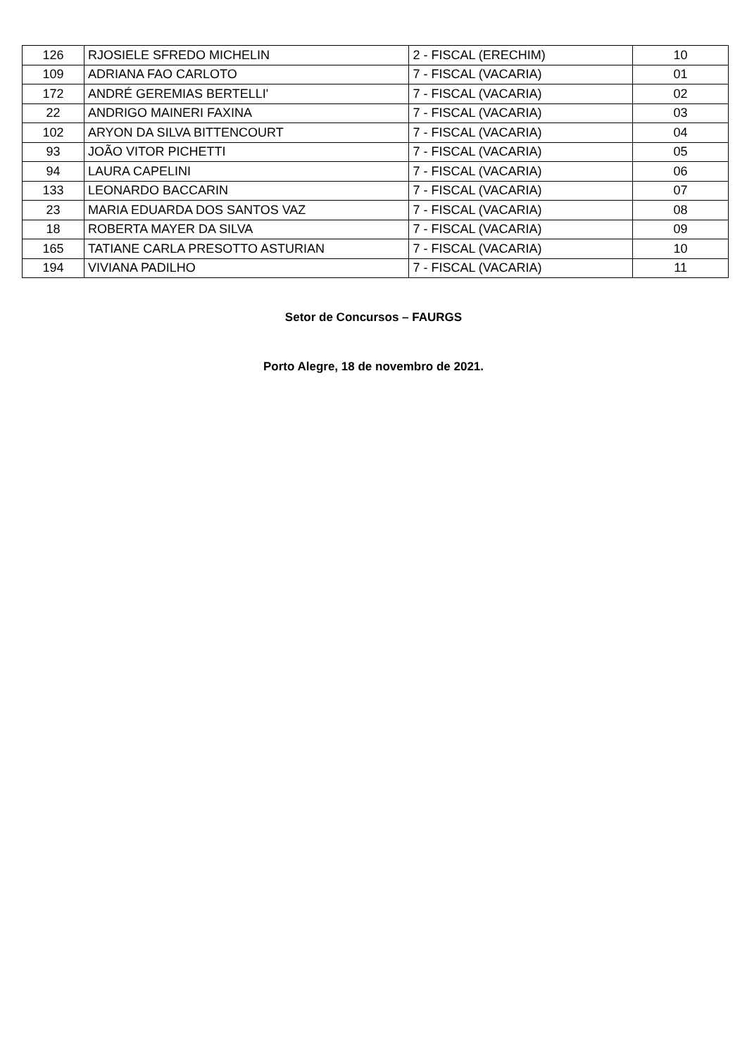| 126 | RJOSIELE SFREDO MICHELIN | 2 - FISCAL (ERECHIM) | 10 |
| 109 | ADRIANA FAO CARLOTO | 7 - FISCAL (VACARIA) | 01 |
| 172 | ANDRÉ GEREMIAS BERTELLI' | 7 - FISCAL (VACARIA) | 02 |
| 22 | ANDRIGO MAINERI FAXINA | 7 - FISCAL (VACARIA) | 03 |
| 102 | ARYON DA SILVA BITTENCOURT | 7 - FISCAL (VACARIA) | 04 |
| 93 | JOÃO VITOR PICHETTI | 7 - FISCAL (VACARIA) | 05 |
| 94 | LAURA CAPELINI | 7 - FISCAL (VACARIA) | 06 |
| 133 | LEONARDO BACCARIN | 7 - FISCAL (VACARIA) | 07 |
| 23 | MARIA EDUARDA DOS SANTOS VAZ | 7 - FISCAL (VACARIA) | 08 |
| 18 | ROBERTA MAYER DA SILVA | 7 - FISCAL (VACARIA) | 09 |
| 165 | TATIANE CARLA PRESOTTO ASTURIAN | 7 - FISCAL (VACARIA) | 10 |
| 194 | VIVIANA PADILHO | 7 - FISCAL (VACARIA) | 11 |
Setor de Concursos – FAURGS
Porto Alegre, 18 de novembro de 2021.